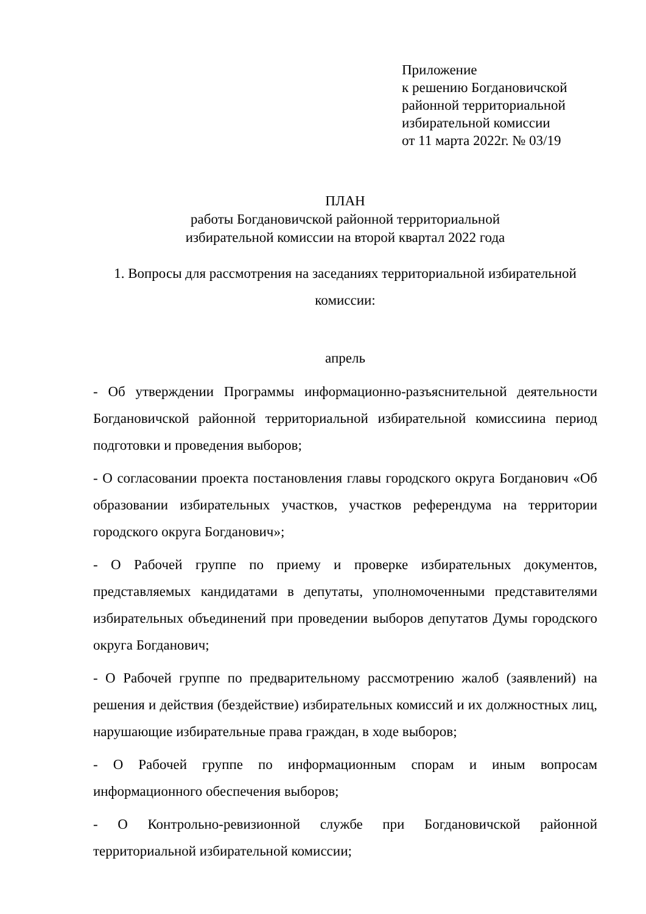Приложение
к решению Богдановичской
районной территориальной
избирательной комиссии
от 11 марта 2022г. № 03/19
ПЛАН
работы Богдановичской районной территориальной
избирательной комиссии на второй квартал 2022 года
1. Вопросы для рассмотрения на заседаниях территориальной избирательной
комиссии:
апрель
- Об утверждении Программы информационно-разъяснительной деятельности Богдановичской районной территориальной избирательной комиссиина период подготовки и проведения выборов;
- О согласовании проекта постановления главы городского округа Богданович «Об образовании избирательных участков, участков референдума на территории городского округа Богданович»;
- О Рабочей группе по приему и проверке избирательных документов, представляемых кандидатами в депутаты, уполномоченными представителями избирательных объединений при проведении выборов депутатов Думы городского округа Богданович;
- О Рабочей группе по предварительному рассмотрению жалоб (заявлений) на решения и действия (бездействие) избирательных комиссий и их должностных лиц, нарушающие избирательные права граждан, в ходе выборов;
- О Рабочей группе по информационным спорам и иным вопросам информационного обеспечения выборов;
- О Контрольно-ревизионной службе при Богдановичской районной территориальной избирательной комиссии;